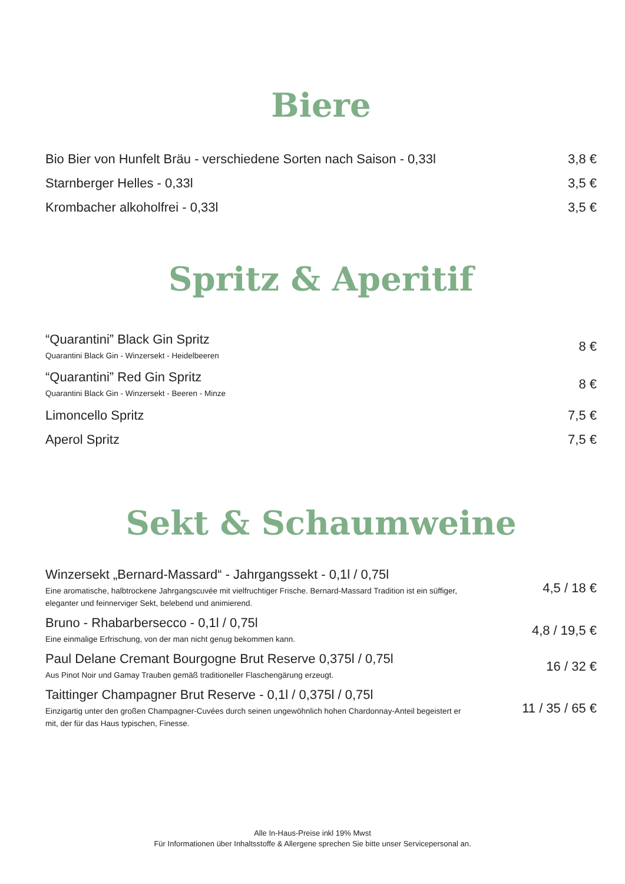Biere
Bio Bier von Hunfelt Bräu - verschiedene Sorten nach Saison - 0,33l
3,8 €
Starnberger Helles - 0,33l 3,5 €
Krombacher alkoholfrei - 0,33l 3,5 €
Spritz & Aperitif
“Quarantini” Black Gin Spritz
Quarantini Black Gin - Winzersekt - Heidelbeeren
8 €
“Quarantini” Red Gin Spritz
Quarantini Black Gin - Winzersekt - Beeren - Minze
8 €
Limoncello Spritz 7,5 €
Aperol Spritz 7,5 €
Sekt & Schaumweine
Winzersekt „Bernard-Massard“ - Jahrgangssekt - 0,1l / 0,75l
Eine aromatische, halbtrockene Jahrgangscuvée mit vielfruchtiger Frische. Bernard-Massard Tradition ist ein süffiger, eleganter und feinnerviger Sekt, belebend und animierend.
4,5 / 18 €
Bruno - Rhabarbersecco - 0,1l / 0,75l
Eine einmalige Erfrischung, von der man nicht genug bekommen kann.
4,8 / 19,5 €
Paul Delane Cremant Bourgogne Brut Reserve 0,375l / 0,75l
Aus Pinot Noir und Gamay Trauben gemäß traditioneller Flaschengärung erzeugt.
16 / 32 €
Taittinger Champagner Brut Reserve - 0,1l / 0,375l / 0,75l
Einzigartig unter den großen Champagner-Cuvées durch seinen ungewöhnlich hohen Chardonnay-Anteil begeistert er mit, der für das Haus typischen, Finesse.
11 / 35 / 65 €
Alle In-Haus-Preise inkl 19% Mwst
Für Informationen über Inhaltsstoffe & Allergene sprechen Sie bitte unser Servicepersonal an.